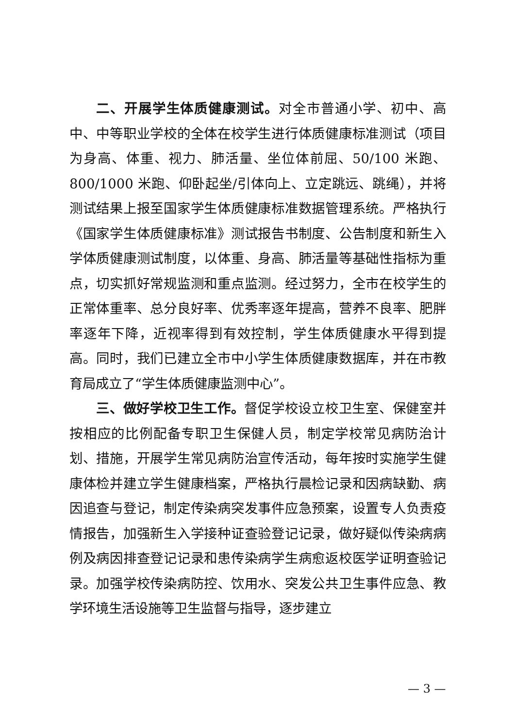二、开展学生体质健康测试。对全市普通小学、初中、高中、中等职业学校的全体在校学生进行体质健康标准测试（项目为身高、体重、视力、肺活量、坐位体前屈、50/100 米跑、800/1000 米跑、仰卧起坐/引体向上、立定跳远、跳绳），并将测试结果上报至国家学生体质健康标准数据管理系统。严格执行《国家学生体质健康标准》测试报告书制度、公告制度和新生入学体质健康测试制度，以体重、身高、肺活量等基础性指标为重点，切实抓好常规监测和重点监测。经过努力，全市在校学生的正常体重率、总分良好率、优秀率逐年提高，营养不良率、肥胖率逐年下降，近视率得到有效控制，学生体质健康水平得到提高。同时，我们已建立全市中小学生体质健康数据库，并在市教育局成立了“学生体质健康监测中心”。
三、做好学校卫生工作。督促学校设立校卫生室、保健室并按相应的比例配备专职卫生保健人员，制定学校常见病防治计划、措施，开展学生常见病防治宣传活动，每年按时实施学生健康体检并建立学生健康档案，严格执行晨检记录和因病缺勤、病因追查与登记，制定传染病突发事件应急预案，设置专人负责疫情报告，加强新生入学接种证查验登记记录，做好疑似传染病病例及病因排查登记记录和患传染病学生病愈返校医学证明查验记录。加强学校传染病防控、饮用水、突发公共卫生事件应急、教学环境生活设施等卫生监督与指导，逐步建立
— 3 —